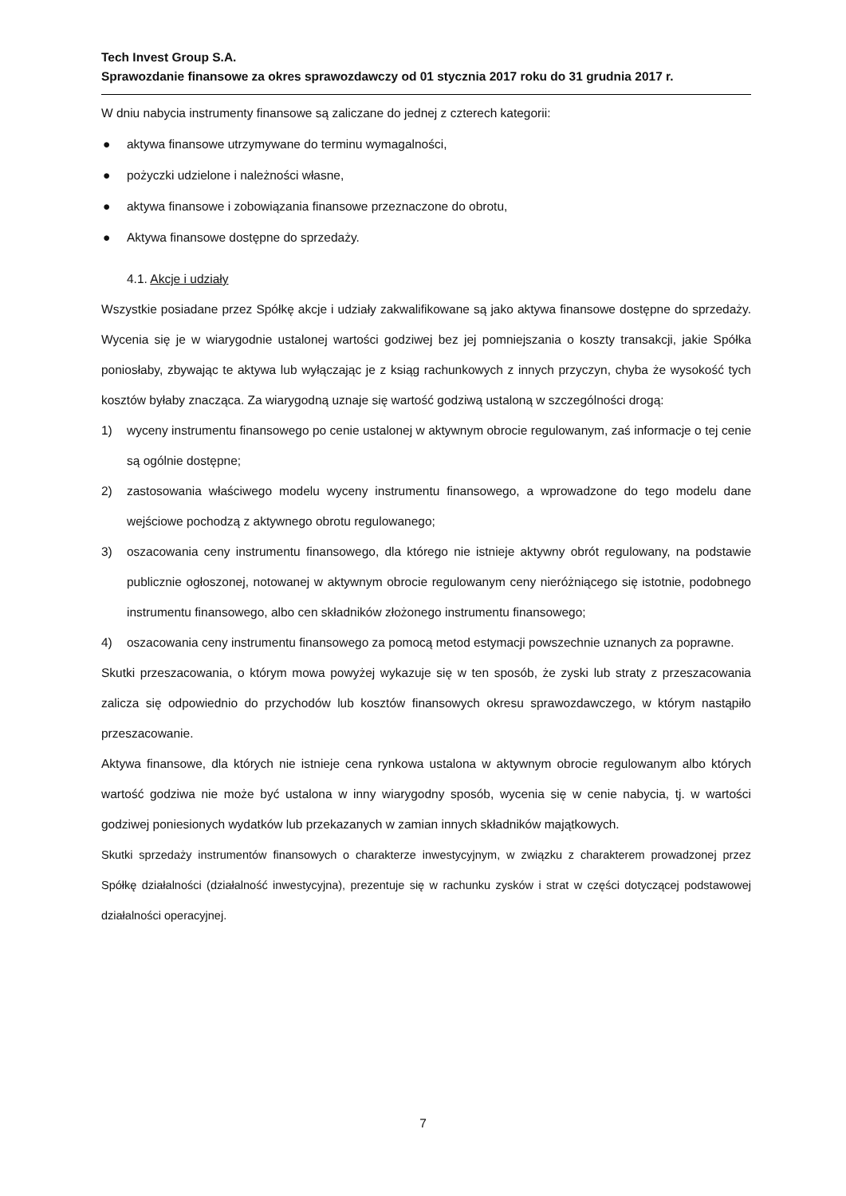Tech Invest Group S.A.
Sprawozdanie finansowe za okres sprawozdawczy od 01 stycznia 2017 roku do 31 grudnia 2017 r.
W dniu nabycia instrumenty finansowe są zaliczane do jednej z czterech kategorii:
● aktywa finansowe utrzymywane do terminu wymagalności,
● pożyczki udzielone i należności własne,
● aktywa finansowe i zobowiązania finansowe przeznaczone do obrotu,
● Aktywa finansowe dostępne do sprzedaży.
4.1. Akcje i udziały
Wszystkie posiadane przez Spółkę akcje i udziały zakwalifikowane są jako aktywa finansowe dostępne do sprzedaży. Wycenia się je w wiarygodnie ustalonej wartości godziwej bez jej pomniejszania o koszty transakcji, jakie Spółka poniosłaby, zbywając te aktywa lub wyłączając je z ksiąg rachunkowych z innych przyczyn, chyba że wysokość tych kosztów byłaby znacząca. Za wiarygodną uznaje się wartość godziwą ustaloną w szczególności drogą:
1) wyceny instrumentu finansowego po cenie ustalonej w aktywnym obrocie regulowanym, zaś informacje o tej cenie są ogólnie dostępne;
2) zastosowania właściwego modelu wyceny instrumentu finansowego, a wprowadzone do tego modelu dane wejściowe pochodzą z aktywnego obrotu regulowanego;
3) oszacowania ceny instrumentu finansowego, dla którego nie istnieje aktywny obrót regulowany, na podstawie publicznie ogłoszonej, notowanej w aktywnym obrocie regulowanym ceny nieróżniącego się istotnie, podobnego instrumentu finansowego, albo cen składników złożonego instrumentu finansowego;
4) oszacowania ceny instrumentu finansowego za pomocą metod estymacji powszechnie uznanych za poprawne.
Skutki przeszacowania, o którym mowa powyżej wykazuje się w ten sposób, że zyski lub straty z przeszacowania zalicza się odpowiednio do przychodów lub kosztów finansowych okresu sprawozdawczego, w którym nastąpiło przeszacowanie.
Aktywa finansowe, dla których nie istnieje cena rynkowa ustalona w aktywnym obrocie regulowanym albo których wartość godziwa nie może być ustalona w inny wiarygodny sposób, wycenia się w cenie nabycia, tj. w wartości godziwej poniesionych wydatków lub przekazanych w zamian innych składników majątkowych.
Skutki sprzedaży instrumentów finansowych o charakterze inwestycyjnym, w związku z charakterem prowadzonej przez Spółkę działalności (działalność inwestycyjna), prezentuje się w rachunku zysków i strat w części dotyczącej podstawowej działalności operacyjnej.
7